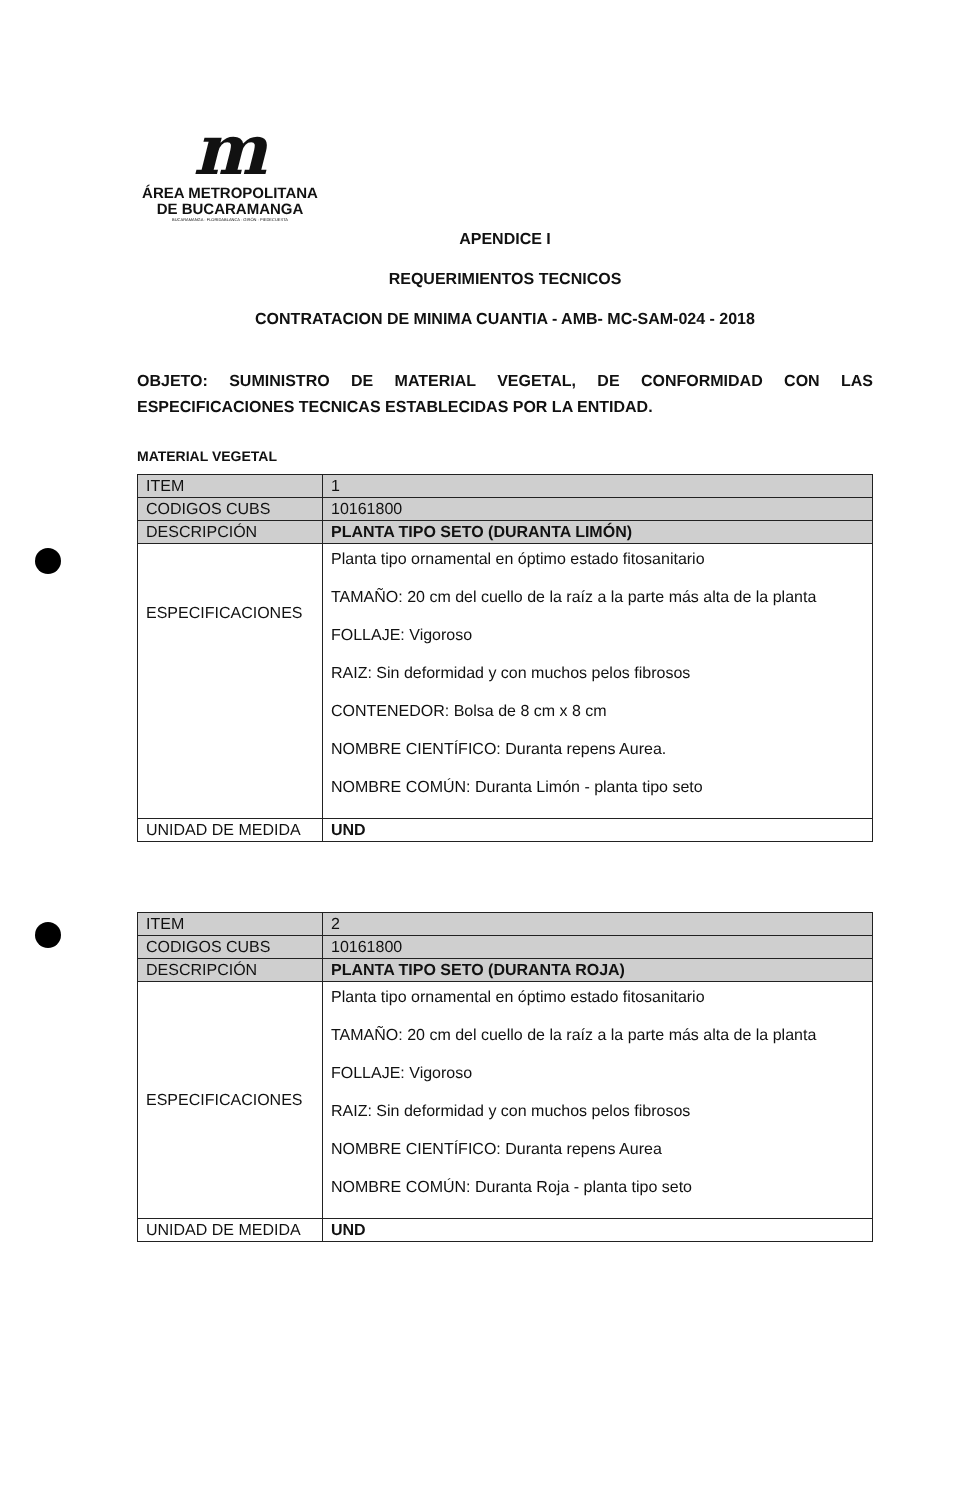m
ÁREA METROPOLITANA
DE BUCARAMANGA
BUCARAMANGA · FLORIDABLANCA · GIRÓN · PIEDECUESTA
APENDICE I
REQUERIMIENTOS TECNICOS
CONTRATACION DE MINIMA CUANTIA - AMB- MC-SAM-024 - 2018
OBJETO: SUMINISTRO DE MATERIAL VEGETAL, DE CONFORMIDAD CON LAS ESPECIFICACIONES TECNICAS ESTABLECIDAS POR LA ENTIDAD.
MATERIAL VEGETAL
| ITEM | 1 |
| CODIGOS CUBS | 10161800 |
| DESCRIPCIÓN | PLANTA TIPO SETO (DURANTA LIMÓN) |
| ESPECIFICACIONES | Planta tipo ornamental en óptimo estado fitosanitario TAMAÑO: 20 cm del cuello de la raíz a la parte más alta de la planta FOLLAJE: Vigoroso RAIZ: Sin deformidad y con muchos pelos fibrosos CONTENEDOR: Bolsa de 8 cm x 8 cm NOMBRE CIENTÍFICO: Duranta repens Aurea. NOMBRE COMÚN: Duranta Limón - planta tipo seto |
| UNIDAD DE MEDIDA | UND |
| ITEM | 2 |
| CODIGOS CUBS | 10161800 |
| DESCRIPCIÓN | PLANTA TIPO SETO (DURANTA ROJA) |
| ESPECIFICACIONES | Planta tipo ornamental en óptimo estado fitosanitario TAMAÑO: 20 cm del cuello de la raíz a la parte más alta de la planta FOLLAJE: Vigoroso RAIZ: Sin deformidad y con muchos pelos fibrosos NOMBRE CIENTÍFICO: Duranta repens Aurea NOMBRE COMÚN: Duranta Roja - planta tipo seto |
| UNIDAD DE MEDIDA | UND |